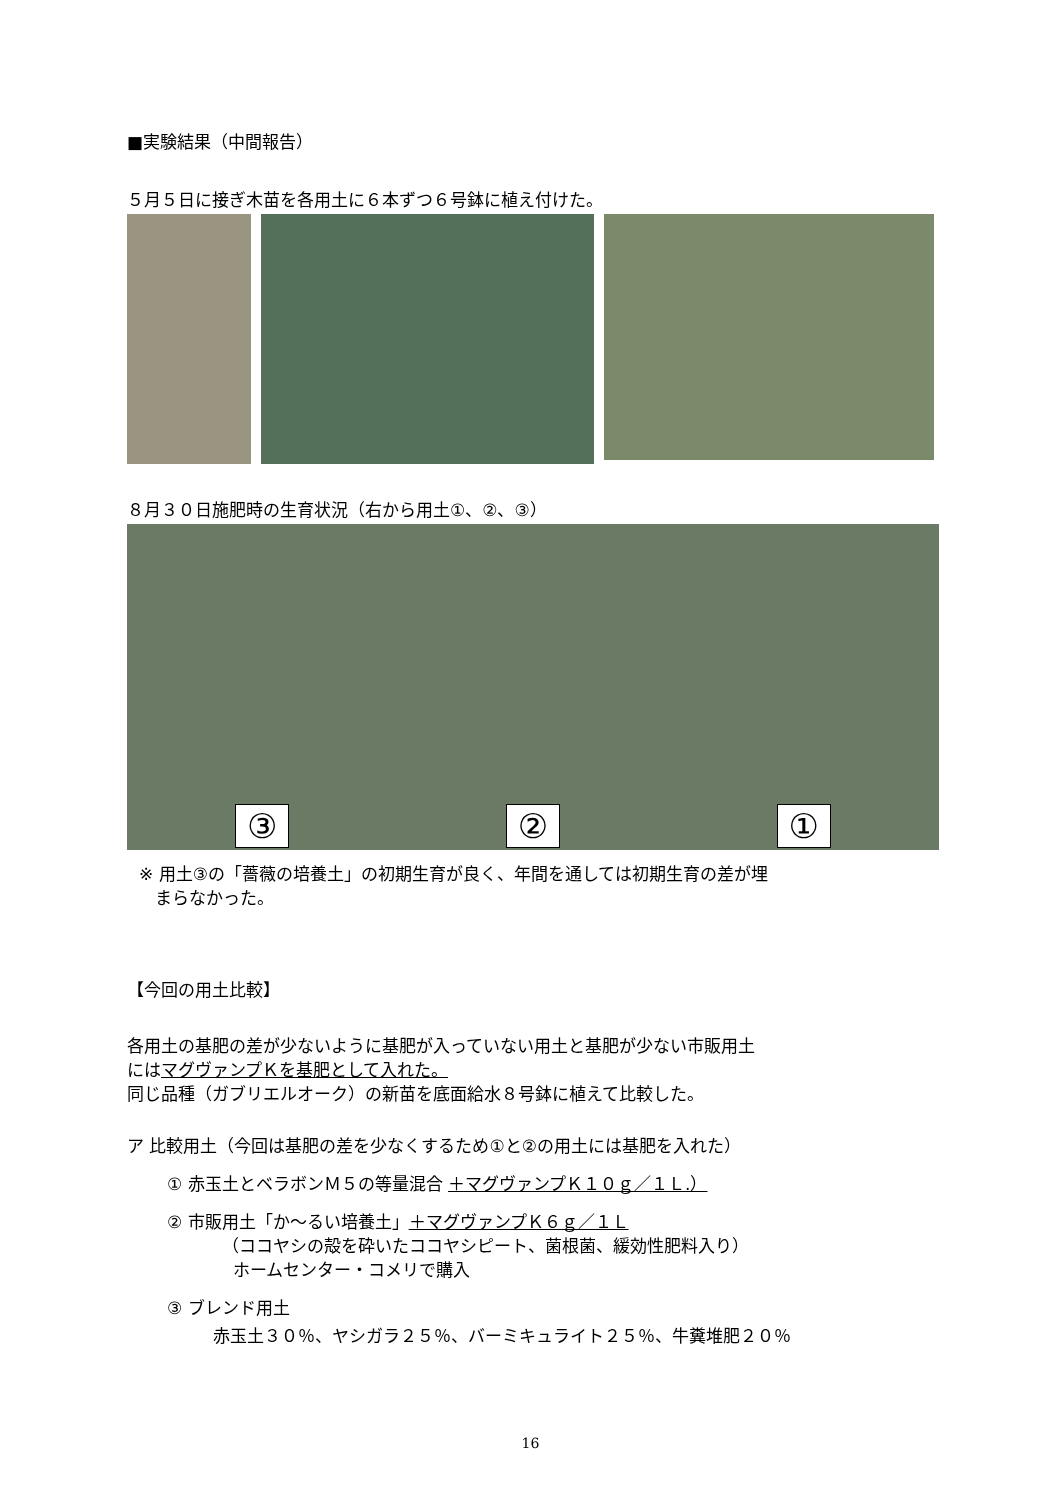■実験結果（中間報告）
５月５日に接ぎ木苗を各用土に６本ずつ６号鉢に植え付けた。
８月３０日施肥時の生育状況（右から用土①、②、③）
③
②
①
※ 用土③の「薔薇の培養土」の初期生育が良く、年間を通しては初期生育の差が埋
まらなかった。
【今回の用土比較】
各用土の基肥の差が少ないように基肥が入っていない用土と基肥が少ない市販用土
にはマグヴァンプＫを基肥として入れた。
同じ品種（ガブリエルオーク）の新苗を底面給水８号鉢に植えて比較した。
ア 比較用土（今回は基肥の差を少なくするため①と②の用土には基肥を入れた）
① 赤玉土とベラボンＭ５の等量混合 ＋マグヴァンプＫ１０ｇ／１Ｌ.）
② 市販用土「か～るい培養土」＋マグヴァンプＫ６ｇ／１Ｌ
（ココヤシの殻を砕いたココヤシピート、菌根菌、緩効性肥料入り）
ホームセンター・コメリで購入
③ ブレンド用土
赤玉土３０％、ヤシガラ２５％、バーミキュライト２５％、牛糞堆肥２０％
16